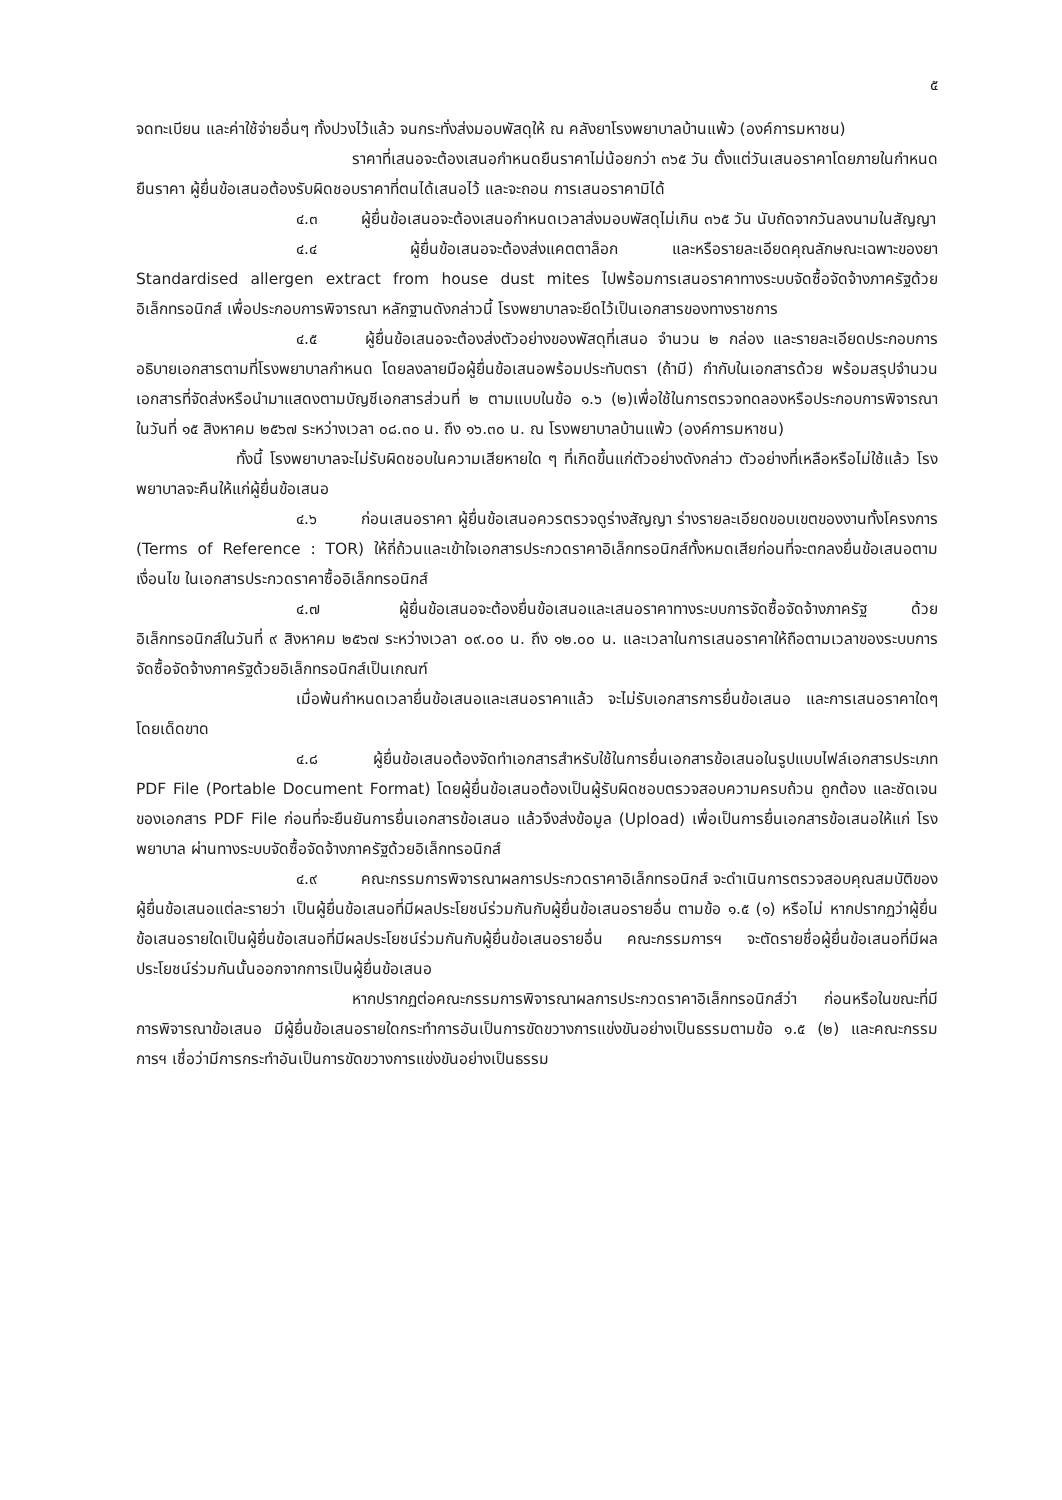๕
จดทะเบียน และค่าใช้จ่ายอื่นๆ ทั้งปวงไว้แล้ว จนกระทั่งส่งมอบพัสดุให้ ณ คลังยาโรงพยาบาลบ้านแพ้ว (องค์การมหาชน)
ราคาที่เสนอจะต้องเสนอกำหนดยืนราคาไม่น้อยกว่า ๓๖๕ วัน ตั้งแต่วันเสนอราคาโดยภายในกำหนดยืนราคา ผู้ยื่นข้อเสนอต้องรับผิดชอบราคาที่ตนได้เสนอไว้ และจะถอน การเสนอราคามิได้
๔.๓ ผู้ยื่นข้อเสนอจะต้องเสนอกำหนดเวลาส่งมอบพัสดุไม่เกิน ๓๖๕ วัน นับถัดจากวันลงนามในสัญญา
๔.๔ ผู้ยื่นข้อเสนอจะต้องส่งแคตตาล็อก และหรือรายละเอียดคุณลักษณะเฉพาะของยา Standardised allergen extract from house dust mites ไปพร้อมการเสนอราคาทางระบบจัดซื้อจัดจ้างภาครัฐด้วยอิเล็กทรอนิกส์ เพื่อประกอบการพิจารณา หลักฐานดังกล่าวนี้ โรงพยาบาลจะยึดไว้เป็นเอกสารของทางราชการ
๔.๕ ผู้ยื่นข้อเสนอจะต้องส่งตัวอย่างของพัสดุที่เสนอ จำนวน ๒ กล่อง และรายละเอียดประกอบการอธิบายเอกสารตามที่โรงพยาบาลกำหนด โดยลงลายมือผู้ยื่นข้อเสนอพร้อมประทับตรา (ถ้ามี) กำกับในเอกสารด้วย พร้อมสรุปจำนวนเอกสารที่จัดส่งหรือนำมาแสดงตามบัญชีเอกสารส่วนที่ ๒ ตามแบบในข้อ ๑.๖ (๒)เพื่อใช้ในการตรวจทดลองหรือประกอบการพิจารณา ในวันที่ ๑๕ สิงหาคม ๒๕๖๗ ระหว่างเวลา ๐๘.๓๐ น. ถึง ๑๖.๓๐ น. ณ โรงพยาบาลบ้านแพ้ว (องค์การมหาชน)
ทั้งนี้ โรงพยาบาลจะไม่รับผิดชอบในความเสียหายใด ๆ ที่เกิดขึ้นแก่ตัวอย่างดังกล่าว ตัวอย่างที่เหลือหรือไม่ใช้แล้ว โรงพยาบาลจะคืนให้แก่ผู้ยื่นข้อเสนอ
๔.๖ ก่อนเสนอราคา ผู้ยื่นข้อเสนอควรตรวจดูร่างสัญญา ร่างรายละเอียดขอบเขตของงานทั้งโครงการ (Terms of Reference : TOR) ให้ถี่ถ้วนและเข้าใจเอกสารประกวดราคาอิเล็กทรอนิกส์ทั้งหมดเสียก่อนที่จะตกลงยื่นข้อเสนอตามเงื่อนไข ในเอกสารประกวดราคาซื้ออิเล็กทรอนิกส์
๔.๗ ผู้ยื่นข้อเสนอจะต้องยื่นข้อเสนอและเสนอราคาทางระบบการจัดซื้อจัดจ้างภาครัฐ ด้วยอิเล็กทรอนิกส์ในวันที่ ๙ สิงหาคม ๒๕๖๗ ระหว่างเวลา ๐๙.๐๐ น. ถึง ๑๒.๐๐ น. และเวลาในการเสนอราคาให้ถือตามเวลาของระบบการจัดซื้อจัดจ้างภาครัฐด้วยอิเล็กทรอนิกส์เป็นเกณฑ์
เมื่อพ้นกำหนดเวลายื่นข้อเสนอและเสนอราคาแล้ว จะไม่รับเอกสารการยื่นข้อเสนอ และการเสนอราคาใดๆ โดยเด็ดขาด
๔.๘ ผู้ยื่นข้อเสนอต้องจัดทำเอกสารสำหรับใช้ในการยื่นเอกสารข้อเสนอในรูปแบบไฟล์เอกสารประเภท PDF File (Portable Document Format) โดยผู้ยื่นข้อเสนอต้องเป็นผู้รับผิดชอบตรวจสอบความครบถ้วน ถูกต้อง และชัดเจนของเอกสาร PDF File ก่อนที่จะยืนยันการยื่นเอกสารข้อเสนอ แล้วจึงส่งข้อมูล (Upload) เพื่อเป็นการยื่นเอกสารข้อเสนอให้แก่ โรงพยาบาล ผ่านทางระบบจัดซื้อจัดจ้างภาครัฐด้วยอิเล็กทรอนิกส์
๔.๙ คณะกรรมการพิจารณาผลการประกวดราคาอิเล็กทรอนิกส์ จะดำเนินการตรวจสอบคุณสมบัติของผู้ยื่นข้อเสนอแต่ละรายว่า เป็นผู้ยื่นข้อเสนอที่มีผลประโยชน์ร่วมกันกับผู้ยื่นข้อเสนอรายอื่น ตามข้อ ๑.๕ (๑) หรือไม่ หากปรากฏว่าผู้ยื่นข้อเสนอรายใดเป็นผู้ยื่นข้อเสนอที่มีผลประโยชน์ร่วมกันกับผู้ยื่นข้อเสนอรายอื่น คณะกรรมการฯ จะตัดรายชื่อผู้ยื่นข้อเสนอที่มีผลประโยชน์ร่วมกันนั้นออกจากการเป็นผู้ยื่นข้อเสนอ
หากปรากฏต่อคณะกรรมการพิจารณาผลการประกวดราคาอิเล็กทรอนิกส์ว่า ก่อนหรือในขณะที่มีการพิจารณาข้อเสนอ มีผู้ยื่นข้อเสนอรายใดกระทำการอันเป็นการขัดขวางการแข่งขันอย่างเป็นธรรมตามข้อ ๑.๕ (๒) และคณะกรรมการฯ เชื่อว่ามีการกระทำอันเป็นการขัดขวางการแข่งขันอย่างเป็นธรรม